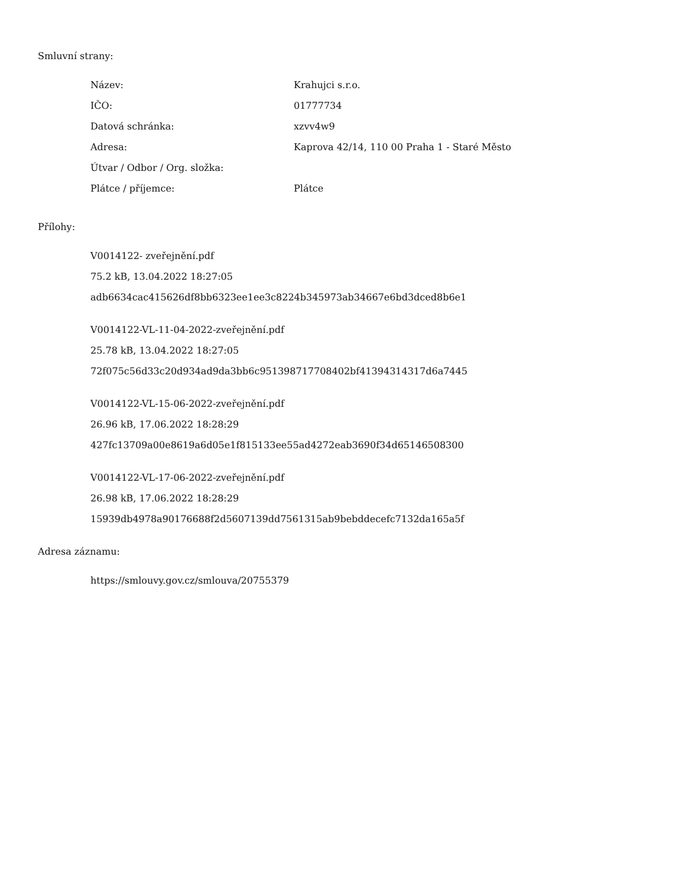Smluvní strany:
| Název: | Krahujci s.r.o. |
| IČO: | 01777734 |
| Datová schránka: | xzvv4w9 |
| Adresa: | Kaprova 42/14, 110 00 Praha 1 - Staré Město |
| Útvar / Odbor / Org. složka: | |
| Plátce / příjemce: | Plátce |
Přílohy:
V0014122- zveřejnění.pdf
75.2 kB, 13.04.2022 18:27:05
adb6634cac415626df8bb6323ee1ee3c8224b345973ab34667e6bd3dced8b6e1
V0014122-VL-11-04-2022-zveřejnění.pdf
25.78 kB, 13.04.2022 18:27:05
72f075c56d33c20d934ad9da3bb6c951398717708402bf41394314317d6a7445
V0014122-VL-15-06-2022-zveřejnění.pdf
26.96 kB, 17.06.2022 18:28:29
427fc13709a00e8619a6d05e1f815133ee55ad4272eab3690f34d65146508300
V0014122-VL-17-06-2022-zveřejnění.pdf
26.98 kB, 17.06.2022 18:28:29
15939db4978a90176688f2d5607139dd7561315ab9bebddecefc7132da165a5f
Adresa záznamu:
https://smlouvy.gov.cz/smlouva/20755379